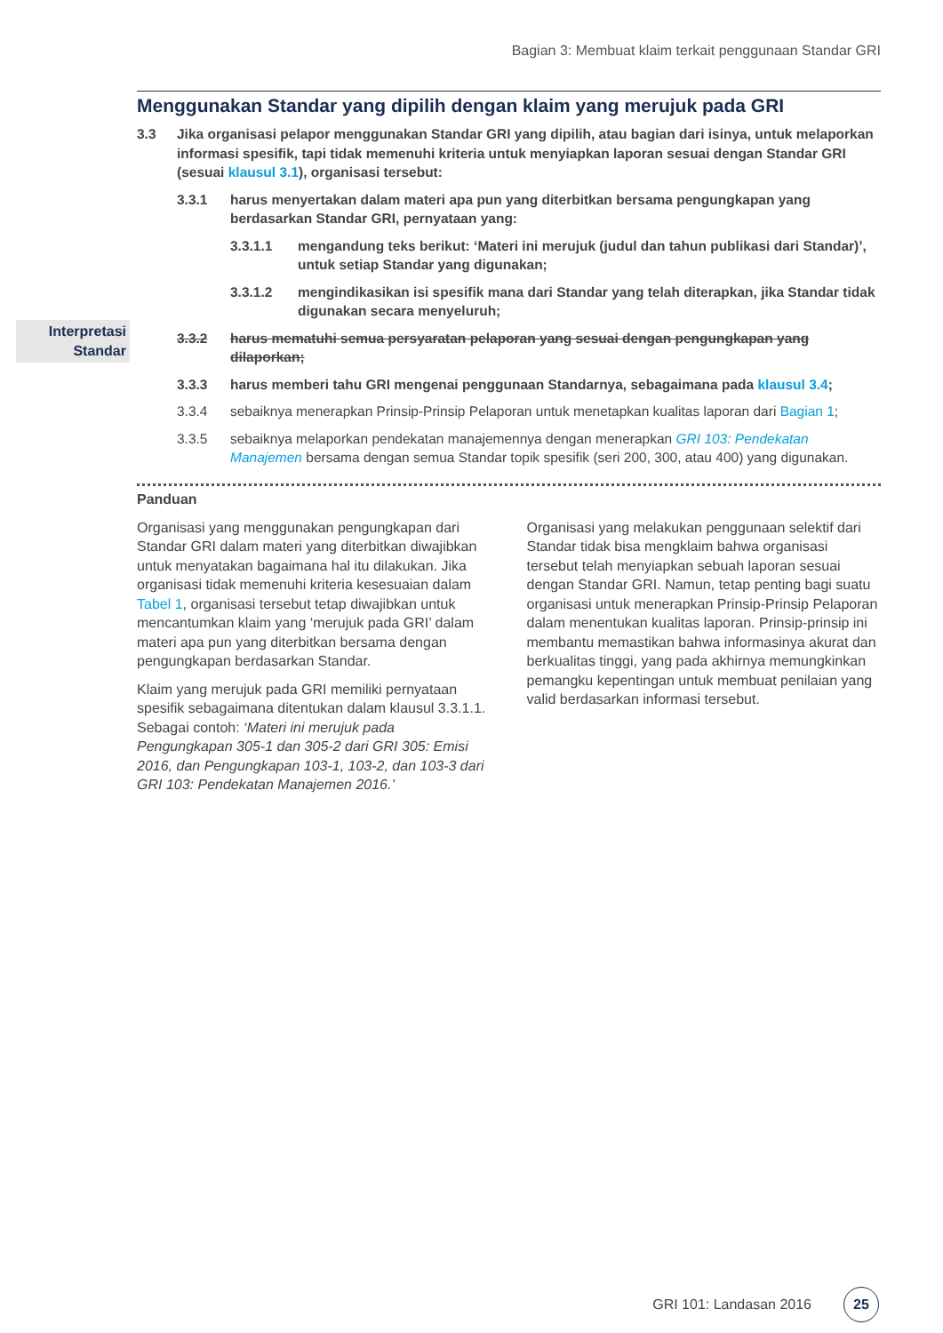Bagian 3: Membuat klaim terkait penggunaan Standar GRI
Interpretasi Standar
Menggunakan Standar yang dipilih dengan klaim yang merujuk pada GRI
3.3 Jika organisasi pelapor menggunakan Standar GRI yang dipilih, atau bagian dari isinya, untuk melaporkan informasi spesifik, tapi tidak memenuhi kriteria untuk menyiapkan laporan sesuai dengan Standar GRI (sesuai klausul 3.1), organisasi tersebut:
3.3.1 harus menyertakan dalam materi apa pun yang diterbitkan bersama pengungkapan yang berdasarkan Standar GRI, pernyataan yang:
3.3.1.1 mengandung teks berikut: ‘Materi ini merujuk (judul dan tahun publikasi dari Standar)’, untuk setiap Standar yang digunakan;
3.3.1.2 mengindikasikan isi spesifik mana dari Standar yang telah diterapkan, jika Standar tidak digunakan secara menyeluruh;
3.3.2 harus mematuhi semua persyaratan pelaporan yang sesuai dengan pengungkapan yang dilaporkan;
3.3.3 harus memberi tahu GRI mengenai penggunaan Standarnya, sebagaimana pada klausul 3.4;
3.3.4 sebaiknya menerapkan Prinsip-Prinsip Pelaporan untuk menetapkan kualitas laporan dari Bagian 1;
3.3.5 sebaiknya melaporkan pendekatan manajemennya dengan menerapkan GRI 103: Pendekatan Manajemen bersama dengan semua Standar topik spesifik (seri 200, 300, atau 400) yang digunakan.
Panduan
Organisasi yang menggunakan pengungkapan dari Standar GRI dalam materi yang diterbitkan diwajibkan untuk menyatakan bagaimana hal itu dilakukan. Jika organisasi tidak memenuhi kriteria kesesuaian dalam Tabel 1, organisasi tersebut tetap diwajibkan untuk mencantumkan klaim yang ‘merujuk pada GRI’ dalam materi apa pun yang diterbitkan bersama dengan pengungkapan berdasarkan Standar.
Klaim yang merujuk pada GRI memiliki pernyataan spesifik sebagaimana ditentukan dalam klausul 3.3.1.1. Sebagai contoh: ‘Materi ini merujuk pada Pengungkapan 305-1 dan 305-2 dari GRI 305: Emisi 2016, dan Pengungkapan 103-1, 103-2, dan 103-3 dari GRI 103: Pendekatan Manajemen 2016.’
Organisasi yang melakukan penggunaan selektif dari Standar tidak bisa mengklaim bahwa organisasi tersebut telah menyiapkan sebuah laporan sesuai dengan Standar GRI. Namun, tetap penting bagi suatu organisasi untuk menerapkan Prinsip-Prinsip Pelaporan dalam menentukan kualitas laporan. Prinsip-prinsip ini membantu memastikan bahwa informasinya akurat dan berkualitas tinggi, yang pada akhirnya memungkinkan pemangku kepentingan untuk membuat penilaian yang valid berdasarkan informasi tersebut.
GRI 101: Landasan 2016 25